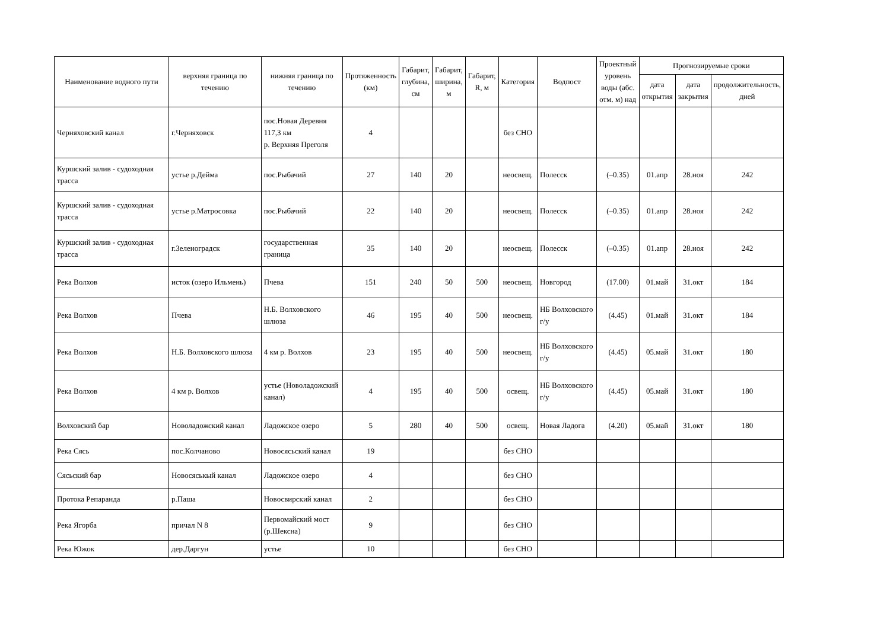| Наименование водного пути | верхняя граница по течению | нижняя граница по течению | Протяженность (км) | Габарит, глубина, см | Габарит, ширина, м | Габарит, R, м | Категория | Водпост | Проектный уровень воды (абс. отм. м) над | Прогнозируемые сроки | | |
| --- | --- | --- | --- | --- | --- | --- | --- | --- | --- | --- | --- | --- |
| | | | | | | | | | | дата открытия | дата закрытия | продолжительность, дней |
| Черняховский канал | г.Черняховск | пос.Новая Деревня 117,3 км р. Верхняя Преголя | 4 | | | | без СНО | | | | | |
| Куршский залив - судоходная трасса | устье р.Дейма | пос.Рыбачий | 27 | 140 | 20 | | неосвещ. | Полесск | (–0.35) | 01.апр | 28.ноя | 242 |
| Куршский залив - судоходная трасса | устье р.Матросовка | пос.Рыбачий | 22 | 140 | 20 | | неосвещ. | Полесск | (–0.35) | 01.апр | 28.ноя | 242 |
| Куршский залив - судоходная трасса | г.Зеленоградск | государственная граница | 35 | 140 | 20 | | неосвещ. | Полесск | (–0.35) | 01.апр | 28.ноя | 242 |
| Река Волхов | исток (озеро Ильмень) | Пчева | 151 | 240 | 50 | 500 | неосвещ. | Новгород | (17.00) | 01.май | 31.окт | 184 |
| Река Волхов | Пчева | Н.Б. Волховского шлюза | 46 | 195 | 40 | 500 | неосвещ. | НБ Волховского г/у | (4.45) | 01.май | 31.окт | 184 |
| Река Волхов | Н.Б. Волховского шлюза | 4 км р. Волхов | 23 | 195 | 40 | 500 | неосвещ. | НБ Волховского г/у | (4.45) | 05.май | 31.окт | 180 |
| Река Волхов | 4 км р. Волхов | устье (Новоладожский канал) | 4 | 195 | 40 | 500 | освещ. | НБ Волховского г/у | (4.45) | 05.май | 31.окт | 180 |
| Волховский бар | Новоладожский канал | Ладожское озеро | 5 | 280 | 40 | 500 | освещ. | Новая Ладога | (4.20) | 05.май | 31.окт | 180 |
| Река Сясь | пос.Колчаново | Новосясьский канал | 19 | | | | без СНО | | | | | |
| Сясьский бар | Новосяськый канал | Ладожское озеро | 4 | | | | без СНО | | | | | |
| Протока Репаранда | р.Паша | Новосвирский канал | 2 | | | | без СНО | | | | | |
| Река Ягорба | причал N 8 | Первомайский мост (р.Шексна) | 9 | | | | без СНО | | | | | |
| Река Южок | дер.Даргун | устье | 10 | | | | без СНО | | | | | |